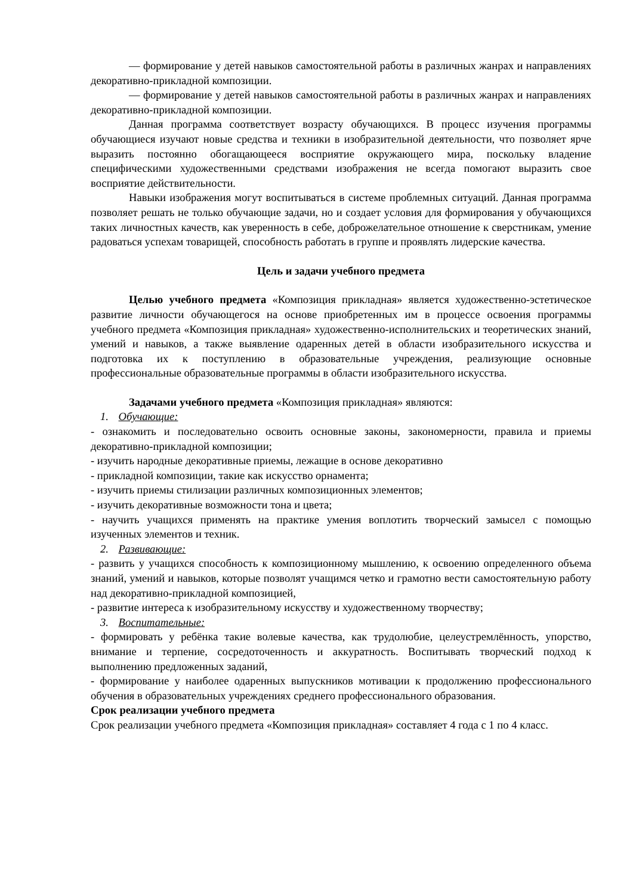— формирование у детей навыков самостоятельной работы в различных жанрах и направлениях декоративно-прикладной композиции.
— формирование у детей навыков самостоятельной работы в различных жанрах и направлениях декоративно-прикладной композиции.
Данная программа соответствует возрасту обучающихся. В процесс изучения программы обучающиеся изучают новые средства и техники в изобразительной деятельности, что позволяет ярче выразить постоянно обогащающееся восприятие окружающего мира, поскольку владение специфическими художественными средствами изображения не всегда помогают выразить свое восприятие действительности.
Навыки изображения могут воспитываться в системе проблемных ситуаций. Данная программа позволяет решать не только обучающие задачи, но и создает условия для формирования у обучающихся таких личностных качеств, как уверенность в себе, доброжелательное отношение к сверстникам, умение радоваться успехам товарищей, способность работать в группе и проявлять лидерские качества.
Цель и задачи учебного предмета
Целью учебного предмета «Композиция прикладная» является художественно-эстетическое развитие личности обучающегося на основе приобретенных им в процессе освоения программы учебного предмета «Композиция прикладная» художественно-исполнительских и теоретических знаний, умений и навыков, а также выявление одаренных детей в области изобразительного искусства и подготовка их к поступлению в образовательные учреждения, реализующие основные профессиональные образовательные программы в области изобразительного искусства.
Задачами учебного предмета «Композиция прикладная» являются:
1. Обучающие:
- ознакомить и последовательно освоить основные законы, закономерности, правила и приемы декоративно-прикладной композиции;
- изучить народные декоративные приемы, лежащие в основе декоративно
- прикладной композиции, такие как искусство орнамента;
- изучить приемы стилизации различных композиционных элементов;
- изучить декоративные возможности тона и цвета;
- научить учащихся применять на практике умения воплотить творческий замысел с помощью изученных элементов и техник.
2. Развивающие:
- развить у учащихся способность к композиционному мышлению, к освоению определенного объема знаний, умений и навыков, которые позволят учащимся четко и грамотно вести самостоятельную работу над декоративно-прикладной композицией,
- развитие интереса к изобразительному искусству и художественному творчеству;
3. Воспитательные:
- формировать у ребёнка такие волевые качества, как трудолюбие, целеустремлённость, упорство, внимание и терпение, сосредоточенность и аккуратность. Воспитывать творческий подход к выполнению предложенных заданий,
- формирование у наиболее одаренных выпускников мотивации к продолжению профессионального обучения в образовательных учреждениях среднего профессионального образования.
Срок реализации учебного предмета
Срок реализации учебного предмета «Композиция прикладная» составляет 4 года с 1 по 4 класс.